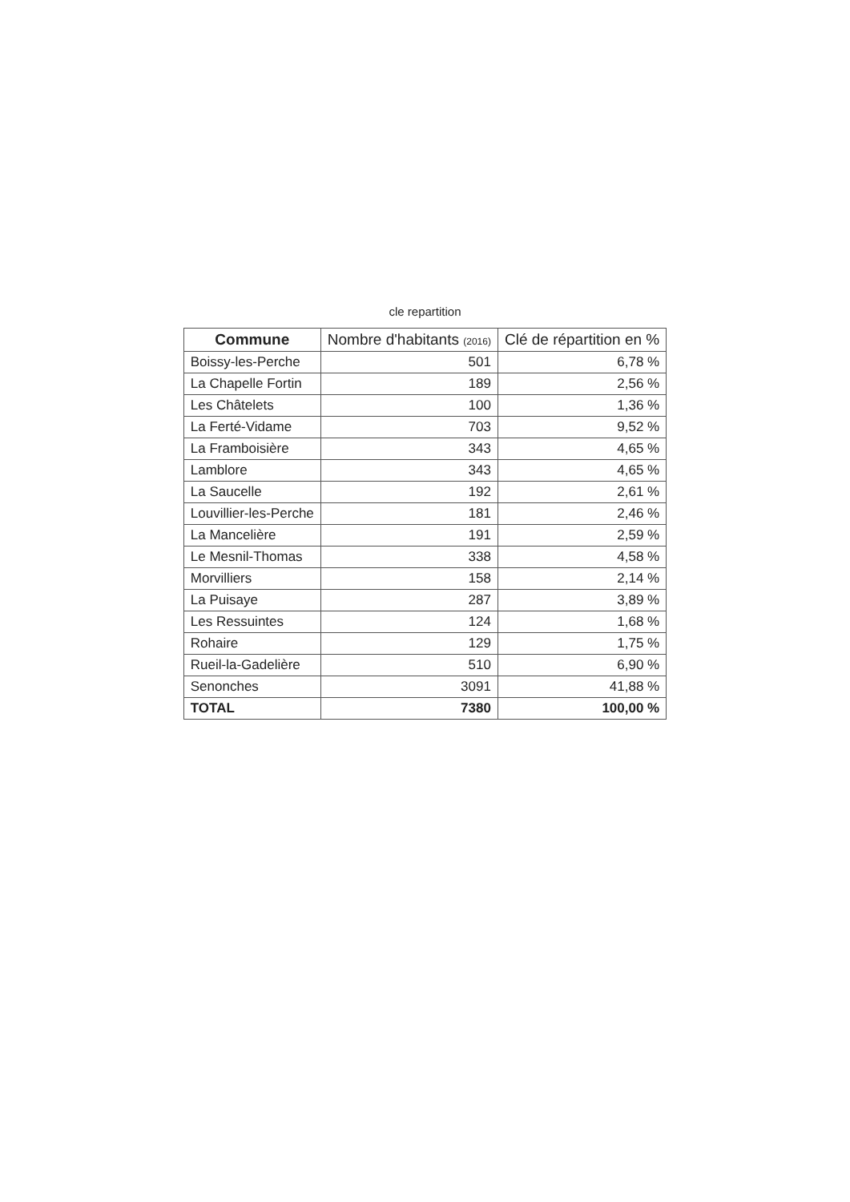cle repartition
| Commune | Nombre d'habitants (2016) | Clé de répartition en % |
| --- | --- | --- |
| Boissy-les-Perche | 501 | 6,78 % |
| La Chapelle Fortin | 189 | 2,56 % |
| Les Châtelets | 100 | 1,36 % |
| La Ferté-Vidame | 703 | 9,52 % |
| La Framboisière | 343 | 4,65 % |
| Lamblore | 343 | 4,65 % |
| La Saucelle | 192 | 2,61 % |
| Louvillier-les-Perche | 181 | 2,46 % |
| La Mancelière | 191 | 2,59 % |
| Le Mesnil-Thomas | 338 | 4,58 % |
| Morvilliers | 158 | 2,14 % |
| La Puisaye | 287 | 3,89 % |
| Les Ressuintes | 124 | 1,68 % |
| Rohaire | 129 | 1,75 % |
| Rueil-la-Gadelière | 510 | 6,90 % |
| Senonches | 3091 | 41,88 % |
| TOTAL | 7380 | 100,00 % |